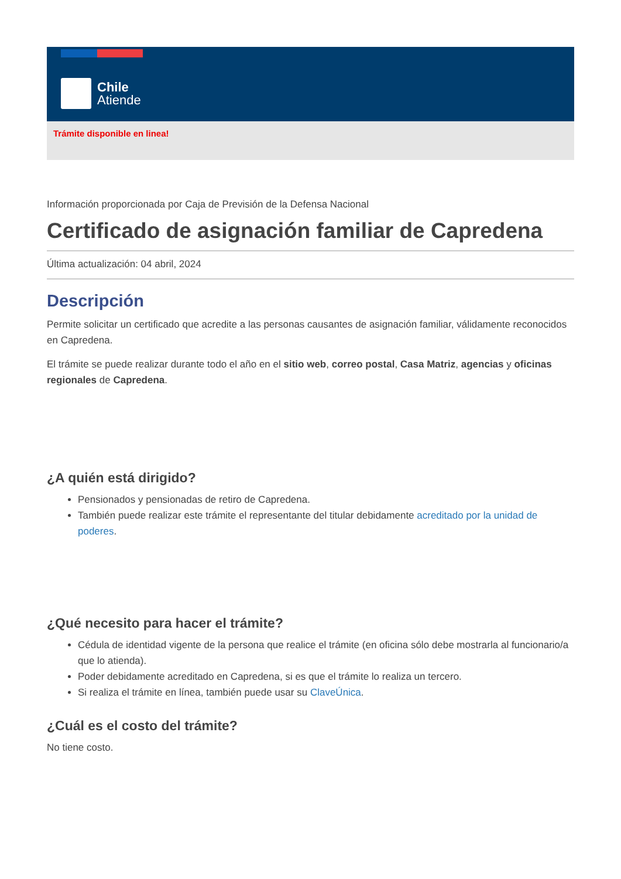Chile
Atiende
Trámite disponible en linea!
Información proporcionada por Caja de Previsión de la Defensa Nacional
Certificado de asignación familiar de Capredena
Última actualización: 04 abril, 2024
Descripción
Permite solicitar un certificado que acredite a las personas causantes de asignación familiar, válidamente reconocidos en Capredena.
El trámite se puede realizar durante todo el año en el sitio web, correo postal, Casa Matriz, agencias y oficinas regionales de Capredena.
¿A quién está dirigido?
Pensionados y pensionadas de retiro de Capredena.
También puede realizar este trámite el representante del titular debidamente acreditado por la unidad de poderes.
¿Qué necesito para hacer el trámite?
Cédula de identidad vigente de la persona que realice el trámite (en oficina sólo debe mostrarla al funcionario/a que lo atienda).
Poder debidamente acreditado en Capredena, si es que el trámite lo realiza un tercero.
Si realiza el trámite en línea, también puede usar su ClaveÚnica.
¿Cuál es el costo del trámite?
No tiene costo.